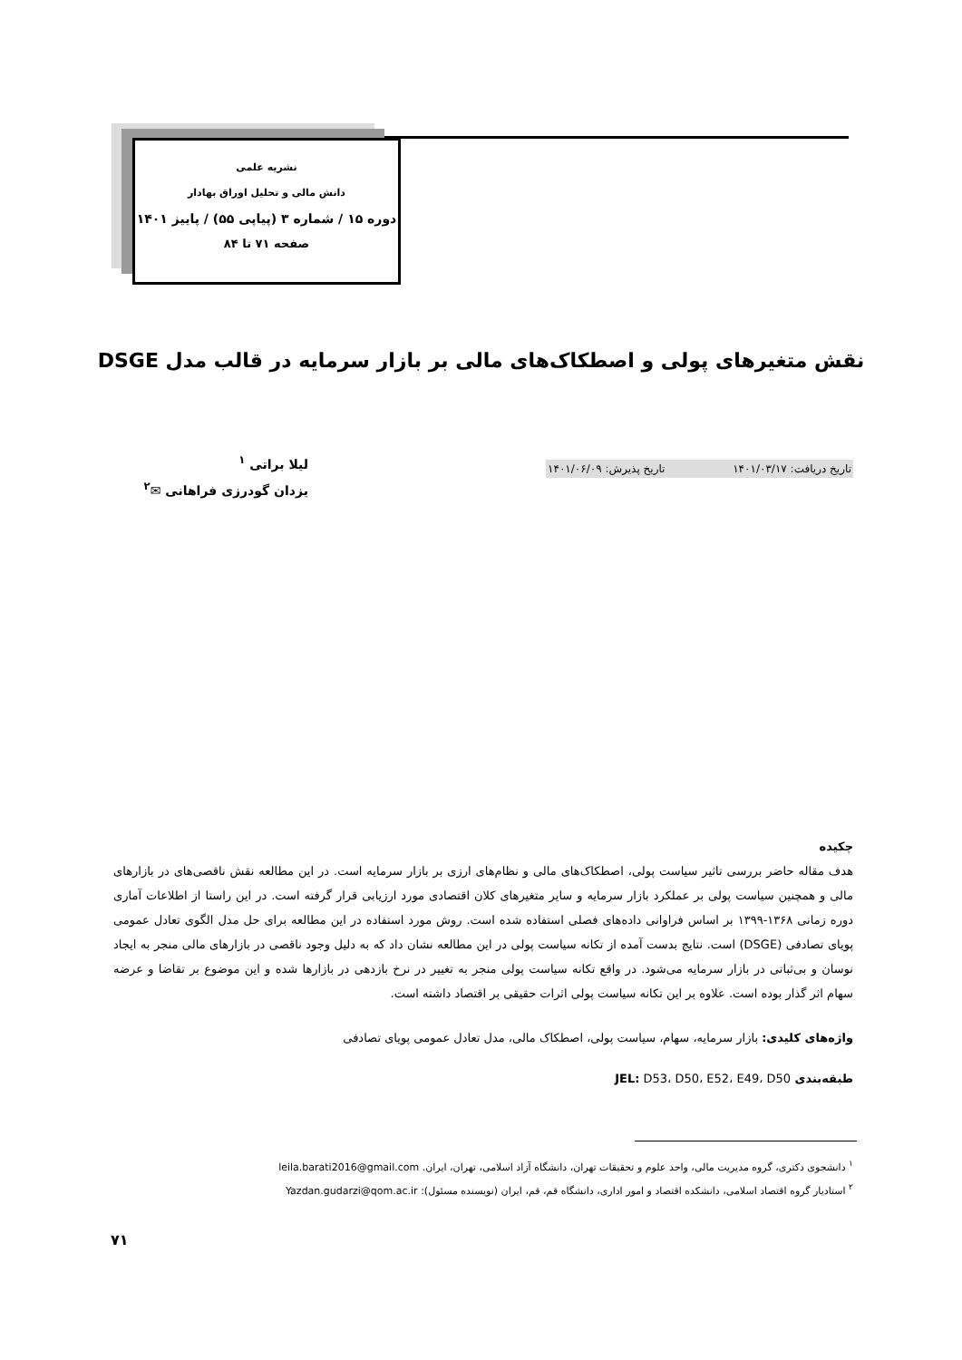نشریه علمی
دانش مالی و تحلیل اوراق بهادار
دوره ۱۵ / شماره ۳ (پیاپی ۵۵) / پاییز ۱۴۰۱
صفحه ۷۱ تا ۸۴
نقش متغیرهای پولی و اصطکاک‌های مالی بر بازار سرمایه در قالب مدل DSGE
تاریخ دریافت: ۱۴۰۱/۰۳/۱۷ تاریخ پذیرش: ۱۴۰۱/۰۶/۰۹
لیلا براتی <sup>۱</sup>
یزدان گودرزی فراهانی ✉<sup>۲</sup>
چکیده
هدف مقاله حاضر بررسی تاثیر سیاست پولی، اصطکاک‌های مالی و نظام‌های ارزی بر بازار سرمایه است. در این مطالعه نقش ناقصی‌های در بازارهای مالی و همچنین سیاست پولی بر عملکرد بازار سرمایه و سایر متغیرهای کلان اقتصادی مورد ارزیابی قرار گرفته است. در این راستا از اطلاعات آماری دوره زمانی ۱۳۶۸-۱۳۹۹ بر اساس فراوانی داده‌های فصلی استفاده شده است. روش مورد استفاده در این مطالعه برای حل مدل الگوی تعادل عمومی پویای تصادفی (DSGE) است. نتایج بدست آمده از تکانه سیاست پولی در این مطالعه نشان داد که به دلیل وجود ناقصی در بازارهای مالی منجر به ایجاد نوسان و بی‌ثباتی در بازار سرمایه می‌شود. در واقع تکانه سیاست پولی منجر به تغییر در نرخ بازدهی در بازارها شده و این موضوع بر تقاضا و عرضه سهام اثر گذار بوده است. علاوه بر این تکانه سیاست پولی اثرات حقیقی بر اقتصاد داشته است.
واژه‌های کلیدی: بازار سرمایه، سهام، سیاست پولی، اصطکاک مالی، مدل تعادل عمومی پویای تصادفی
طبقه‌بندی JEL: D53، D50، E52، E49، D50
<sup>۱</sup> دانشجوی دکتری، گروه مدیریت مالی، واحد علوم و تحقیقات تهران، دانشگاه آزاد اسلامی، تهران، ایران. leila.barati2016@gmail.com
<sup>۲</sup> استادیار گروه اقتصاد اسلامی، دانشکده اقتصاد و امور اداری، دانشگاه قم، قم، ایران (نویسنده مسئول): Yazdan.gudarzi@qom.ac.ir
۷۱